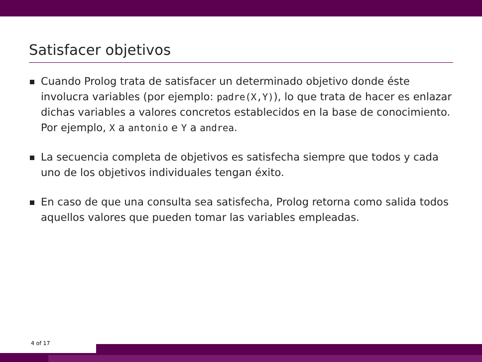Satisfacer objetivos
Cuando Prolog trata de satisfacer un determinado objetivo donde éste involucra variables (por ejemplo: padre(X,Y)), lo que trata de hacer es enlazar dichas variables a valores concretos establecidos en la base de conocimiento. Por ejemplo, X a antonio e Y a andrea.
La secuencia completa de objetivos es satisfecha siempre que todos y cada uno de los objetivos individuales tengan éxito.
En caso de que una consulta sea satisfecha, Prolog retorna como salida todos aquellos valores que pueden tomar las variables empleadas.
4 of 17